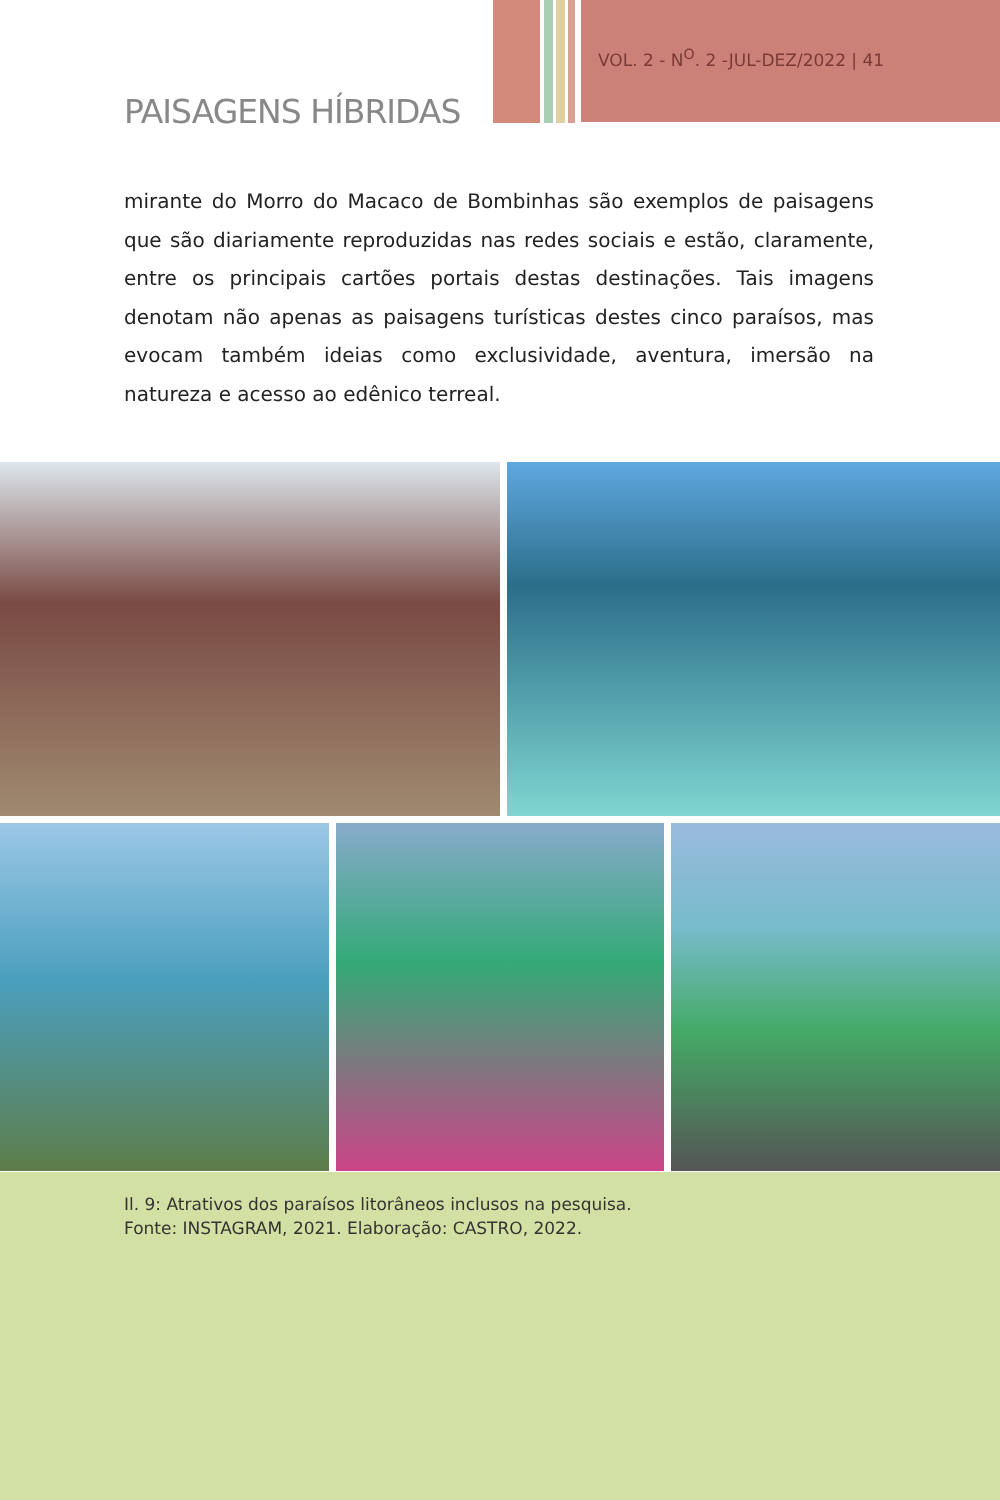VOL. 2 - N<sup>O</sup>. 2 -JUL-DEZ/2022 | 41
PAISAGENS HÍBRIDAS
mirante do Morro do Macaco de Bombinhas são exemplos de paisagens que são diariamente reproduzidas nas redes sociais e estão, claramente, entre os principais cartões portais destas destinações. Tais imagens denotam não apenas as paisagens turísticas destes cinco paraísos, mas evocam também ideias como exclusividade, aventura, imersão na natureza e acesso ao edênico terreal.
Il. 9: Atrativos dos paraísos litorâneos inclusos na pesquisa.
Fonte: INSTAGRAM, 2021. Elaboração: CASTRO, 2022.